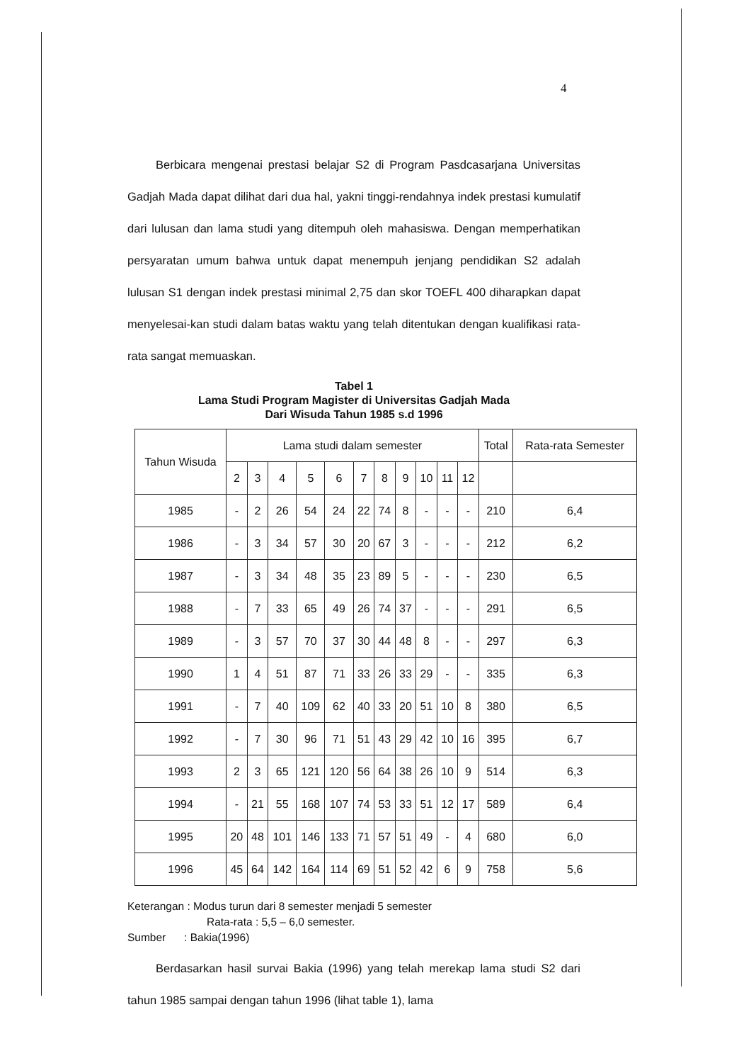4
Berbicara mengenai prestasi belajar S2 di Program Pasdcasarjana Universitas Gadjah Mada dapat dilihat dari dua hal, yakni tinggi-rendahnya indek prestasi kumulatif dari lulusan dan lama studi yang ditempuh oleh mahasiswa. Dengan memperhatikan persyaratan umum bahwa untuk dapat menempuh jenjang pendidikan S2 adalah lulusan S1 dengan indek prestasi minimal 2,75 dan skor TOEFL 400 diharapkan dapat menyelesai-kan studi dalam batas waktu yang telah ditentukan dengan kualifikasi rata-rata sangat memuaskan.
Tabel 1
Lama Studi Program Magister di Universitas Gadjah Mada
Dari Wisuda Tahun 1985 s.d 1996
| Tahun Wisuda | Lama studi dalam semester | | | | | | | | | | | Total | Rata-rata Semester |
| --- | --- | --- | --- | --- | --- | --- | --- | --- | --- | --- | --- | --- | --- |
| | 2 | 3 | 4 | 5 | 6 | 7 | 8 | 9 | 10 | 11 | 12 | | |
| 1985 | - | 2 | 26 | 54 | 24 | 22 | 74 | 8 | - | - | - | 210 | 6,4 |
| 1986 | - | 3 | 34 | 57 | 30 | 20 | 67 | 3 | - | - | - | 212 | 6,2 |
| 1987 | - | 3 | 34 | 48 | 35 | 23 | 89 | 5 | - | - | - | 230 | 6,5 |
| 1988 | - | 7 | 33 | 65 | 49 | 26 | 74 | 37 | - | - | - | 291 | 6,5 |
| 1989 | - | 3 | 57 | 70 | 37 | 30 | 44 | 48 | 8 | - | - | 297 | 6,3 |
| 1990 | 1 | 4 | 51 | 87 | 71 | 33 | 26 | 33 | 29 | - | - | 335 | 6,3 |
| 1991 | - | 7 | 40 | 109 | 62 | 40 | 33 | 20 | 51 | 10 | 8 | 380 | 6,5 |
| 1992 | - | 7 | 30 | 96 | 71 | 51 | 43 | 29 | 42 | 10 | 16 | 395 | 6,7 |
| 1993 | 2 | 3 | 65 | 121 | 120 | 56 | 64 | 38 | 26 | 10 | 9 | 514 | 6,3 |
| 1994 | - | 21 | 55 | 168 | 107 | 74 | 53 | 33 | 51 | 12 | 17 | 589 | 6,4 |
| 1995 | 20 | 48 | 101 | 146 | 133 | 71 | 57 | 51 | 49 | - | 4 | 680 | 6,0 |
| 1996 | 45 | 64 | 142 | 164 | 114 | 69 | 51 | 52 | 42 | 6 | 9 | 758 | 5,6 |
Keterangan : Modus turun dari 8 semester menjadi 5 semester
Rata-rata : 5,5 – 6,0 semester.
Sumber : Bakia(1996)
Berdasarkan hasil survai Bakia (1996) yang telah merekap lama studi S2 dari tahun 1985 sampai dengan tahun 1996 (lihat table 1), lama